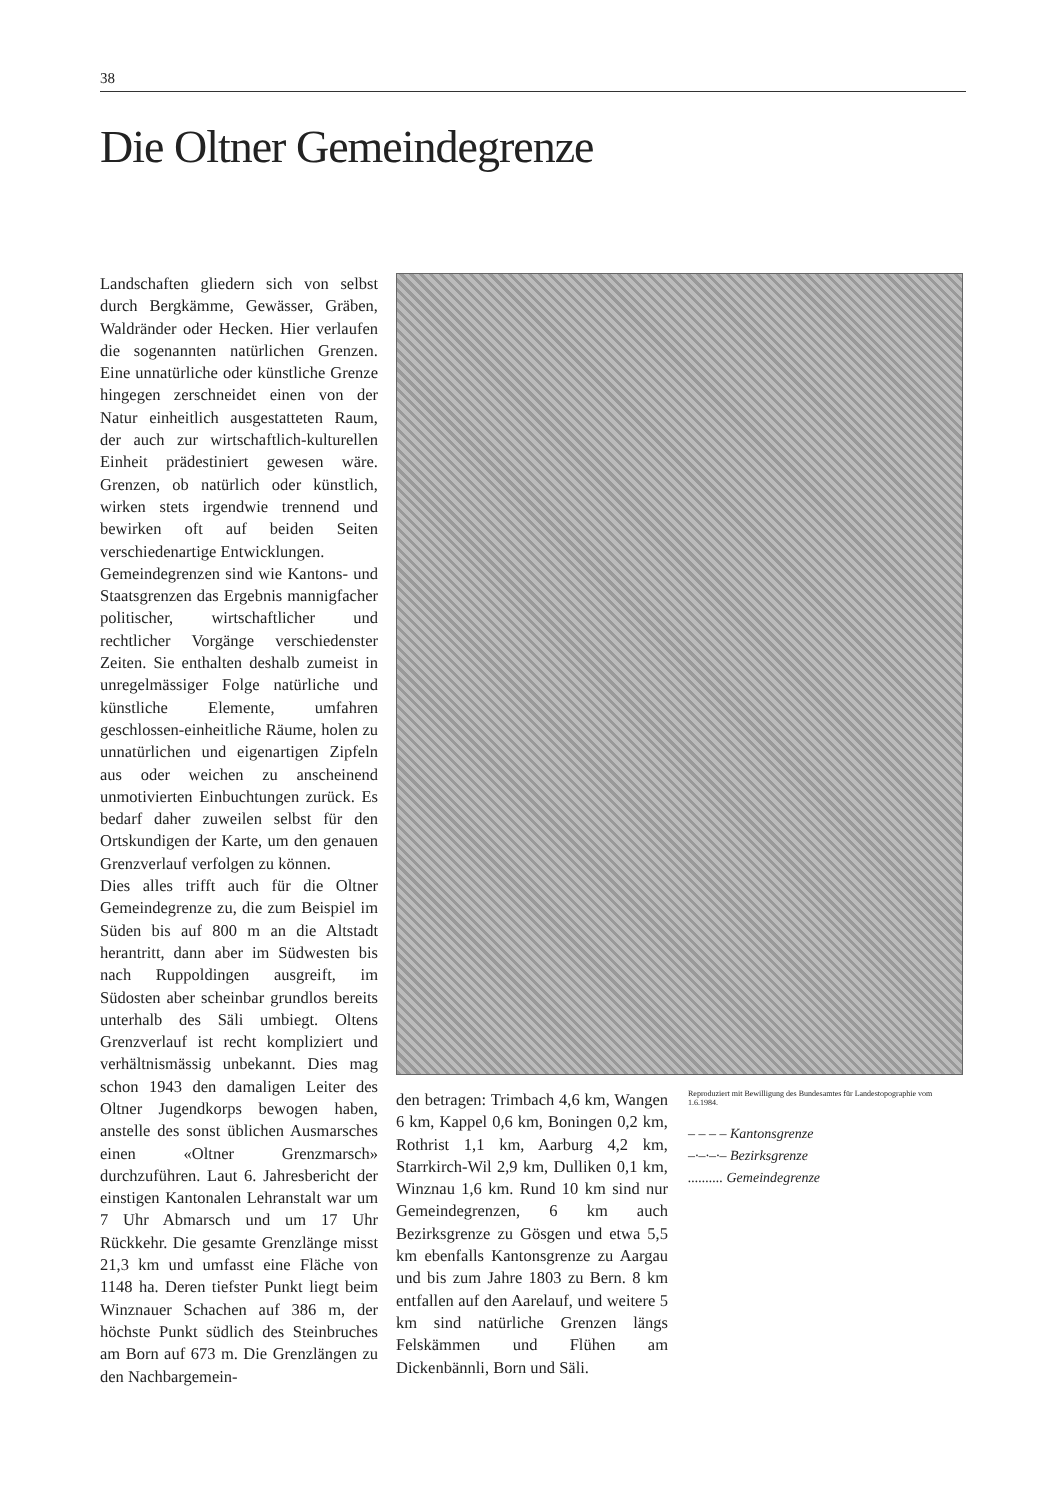38
Die Oltner Gemeindegrenze
Landschaften gliedern sich von selbst durch Bergkämme, Gewässer, Gräben, Waldränder oder Hecken. Hier verlaufen die sogenannten natürlichen Grenzen. Eine unnatürliche oder künstliche Grenze hingegen zerschneidet einen von der Natur einheitlich ausgestatteten Raum, der auch zur wirtschaftlich-kulturellen Einheit prädestiniert gewesen wäre. Grenzen, ob natürlich oder künstlich, wirken stets irgendwie trennend und bewirken oft auf beiden Seiten verschiedenartige Entwicklungen.
Gemeindegrenzen sind wie Kantons- und Staatsgrenzen das Ergebnis mannigfacher politischer, wirtschaftlicher und rechtlicher Vorgänge verschiedenster Zeiten. Sie enthalten deshalb zumeist in unregelmässiger Folge natürliche und künstliche Elemente, umfahren geschlossen-einheitliche Räume, holen zu unnatürlichen und eigenartigen Zipfeln aus oder weichen zu anscheinend unmotivierten Einbuchtungen zurück. Es bedarf daher zuweilen selbst für den Ortskundigen der Karte, um den genauen Grenzverlauf verfolgen zu können.
Dies alles trifft auch für die Oltner Gemeindegrenze zu, die zum Beispiel im Süden bis auf 800 m an die Altstadt herantritt, dann aber im Südwesten bis nach Ruppoldingen ausgreift, im Südosten aber scheinbar grundlos bereits unterhalb des Säli umbiegt. Oltens Grenzverlauf ist recht kompliziert und verhältnismässig unbekannt. Dies mag schon 1943 den damaligen Leiter des Oltner Jugendkorps bewogen haben, anstelle des sonst üblichen Ausmarsches einen «Oltner Grenzmarsch» durchzuführen. Laut 6. Jahresbericht der einstigen Kantonalen Lehranstalt war um 7 Uhr Abmarsch und um 17 Uhr Rückkehr. Die gesamte Grenzlänge misst 21,3 km und umfasst eine Fläche von 1148 ha. Deren tiefster Punkt liegt beim Winznauer Schachen auf 386 m, der höchste Punkt südlich des Steinbruches am Born auf 673 m. Die Grenzlängen zu den Nachbargemein-
den betragen: Trimbach 4,6 km, Wangen 6 km, Kappel 0,6 km, Boningen 0,2 km, Rothrist 1,1 km, Aarburg 4,2 km, Starrkirch-Wil 2,9 km, Dulliken 0,1 km, Winznau 1,6 km. Rund 10 km sind nur Gemeindegrenzen, 6 km auch Bezirksgrenze zu Gösgen und etwa 5,5 km ebenfalls Kantonsgrenze zu Aargau und bis zum Jahre 1803 zu Bern. 8 km entfallen auf den Aarelauf, und weitere 5 km sind natürliche Grenzen längs Felskämmen und Flühen am Dickenbännli, Born und Säli.
Reproduziert mit Bewilligung des Bundesamtes für Landestopographie vom 1.6.1984.
– – – – Kantonsgrenze
–·–·–·– Bezirksgrenze
.......... Gemeindegrenze